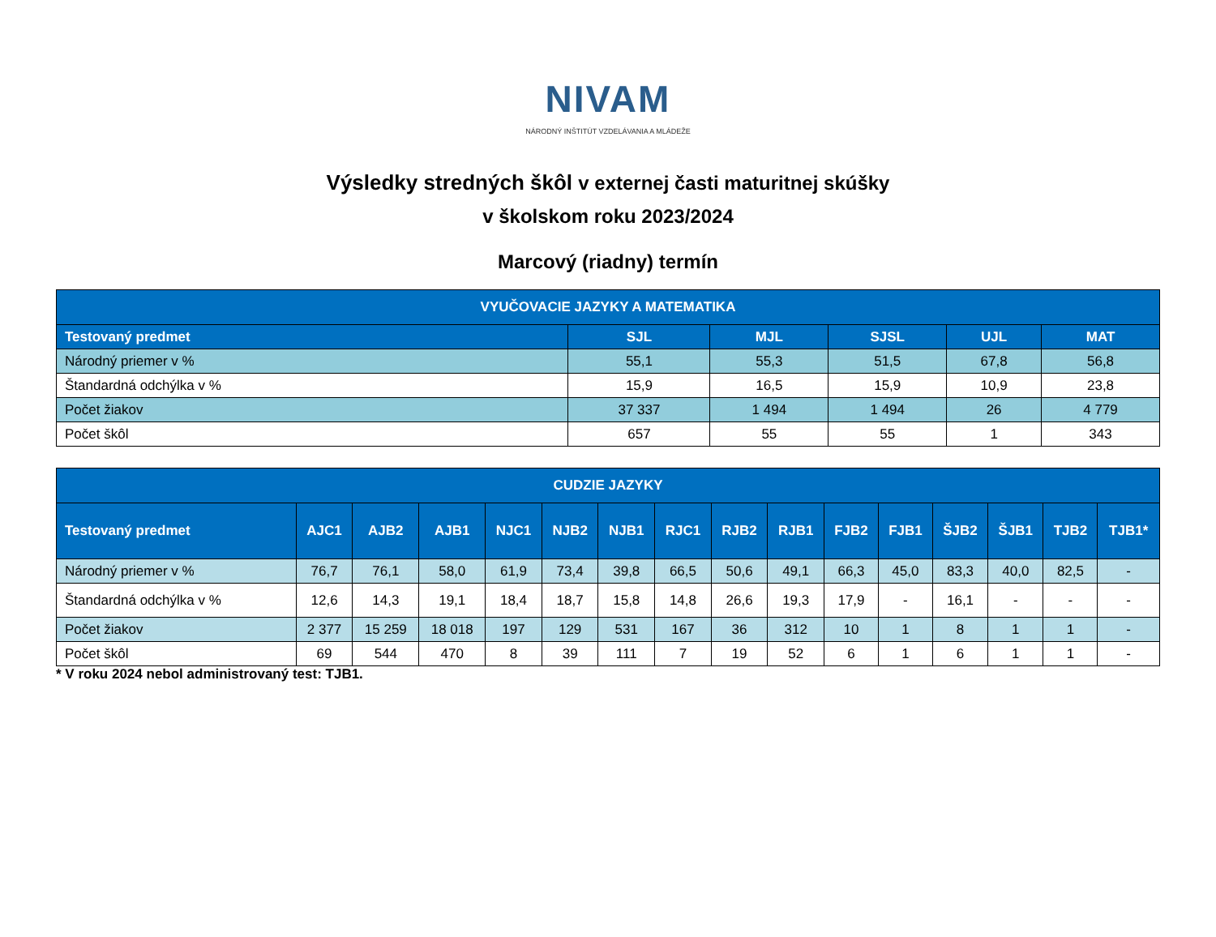NIVAM
NÁRODNÝ INŠTITÚT VZDELÁVANIA A MLÁDEŽE
Výsledky stredných škôl v externej časti maturitnej skúšky
v školskom roku 2023/2024
Marcový (riadny) termín
| VYUČOVACIE JAZYKY A MATEMATIKA | | | | | |
| --- | --- | --- | --- | --- | --- |
| Testovaný predmet | SJL | MJL | SJSL | UJL | MAT |
| Národný priemer v % | 55,1 | 55,3 | 51,5 | 67,8 | 56,8 |
| Štandardná odchýlka v % | 15,9 | 16,5 | 15,9 | 10,9 | 23,8 |
| Počet žiakov | 37 337 | 1 494 | 1 494 | 26 | 4 779 |
| Počet škôl | 657 | 55 | 55 | 1 | 343 |
| CUDZIE JAZYKY | | | | | | | | | | | | | | | |
| --- | --- | --- | --- | --- | --- | --- | --- | --- | --- | --- | --- | --- | --- | --- | --- |
| Testovaný predmet | AJC1 | AJB2 | AJB1 | NJC1 | NJB2 | NJB1 | RJC1 | RJB2 | RJB1 | FJB2 | FJB1 | ŠJB2 | ŠJB1 | TJB2 | TJB1* |
| Národný priemer v % | 76,7 | 76,1 | 58,0 | 61,9 | 73,4 | 39,8 | 66,5 | 50,6 | 49,1 | 66,3 | 45,0 | 83,3 | 40,0 | 82,5 | - |
| Štandardná odchýlka v % | 12,6 | 14,3 | 19,1 | 18,4 | 18,7 | 15,8 | 14,8 | 26,6 | 19,3 | 17,9 | - | 16,1 | - | - | - |
| Počet žiakov | 2 377 | 15 259 | 18 018 | 197 | 129 | 531 | 167 | 36 | 312 | 10 | 1 | 8 | 1 | 1 | - |
| Počet škôl | 69 | 544 | 470 | 8 | 39 | 111 | 7 | 19 | 52 | 6 | 1 | 6 | 1 | 1 | - |
* V roku 2024 nebol administrovaný test: TJB1.